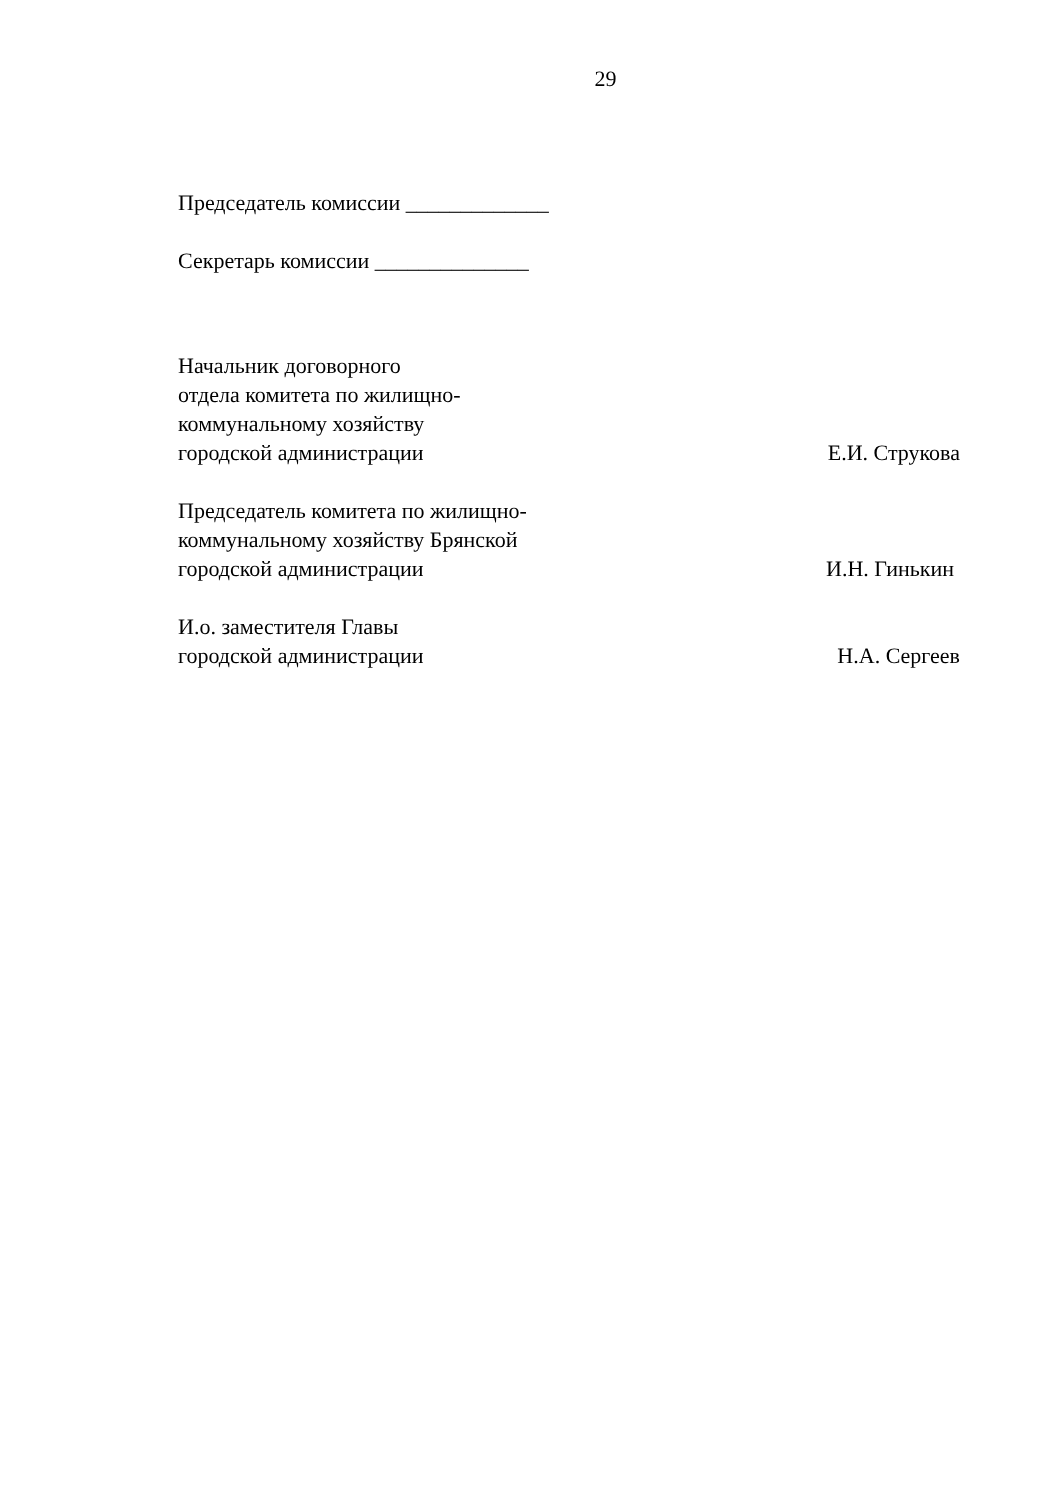29
Председатель комиссии _____________
Секретарь комиссии ______________
Начальник договорного
отдела комитета по жилищно-
коммунальному хозяйству
городской администрации
Е.И. Струкова
Председатель комитета по жилищно-
коммунальному хозяйству Брянской
городской администрации
И.Н. Гинькин
И.о. заместителя Главы
городской администрации
Н.А. Сергеев